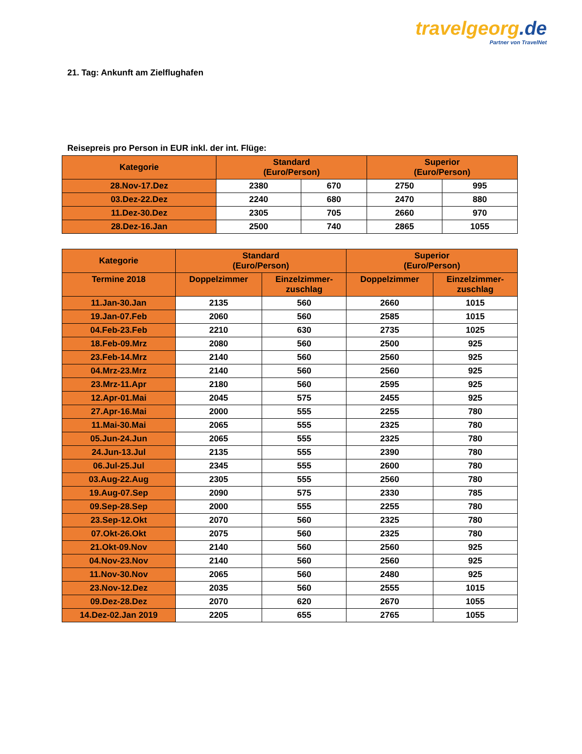travelgeorg.de
Partner von TravelNet
21. Tag: Ankunft am Zielflughafen
Reisepreis pro Person in EUR inkl. der int. Flüge:
| Kategorie | Standard (Euro/Person) | | Superior (Euro/Person) | |
| --- | --- | --- | --- | --- |
| 28.Nov-17.Dez | 2380 | 670 | 2750 | 995 |
| 03.Dez-22.Dez | 2240 | 680 | 2470 | 880 |
| 11.Dez-30.Dez | 2305 | 705 | 2660 | 970 |
| 28.Dez-16.Jan | 2500 | 740 | 2865 | 1055 |
| Kategorie | Standard (Euro/Person) | | Superior (Euro/Person) | |
| --- | --- | --- | --- | --- |
| Termine 2018 | Doppelzimmer | Einzelzimmer- zuschlag | Doppelzimmer | Einzelzimmer- zuschlag |
| 11.Jan-30.Jan | 2135 | 560 | 2660 | 1015 |
| 19.Jan-07.Feb | 2060 | 560 | 2585 | 1015 |
| 04.Feb-23.Feb | 2210 | 630 | 2735 | 1025 |
| 18.Feb-09.Mrz | 2080 | 560 | 2500 | 925 |
| 23.Feb-14.Mrz | 2140 | 560 | 2560 | 925 |
| 04.Mrz-23.Mrz | 2140 | 560 | 2560 | 925 |
| 23.Mrz-11.Apr | 2180 | 560 | 2595 | 925 |
| 12.Apr-01.Mai | 2045 | 575 | 2455 | 925 |
| 27.Apr-16.Mai | 2000 | 555 | 2255 | 780 |
| 11.Mai-30.Mai | 2065 | 555 | 2325 | 780 |
| 05.Jun-24.Jun | 2065 | 555 | 2325 | 780 |
| 24.Jun-13.Jul | 2135 | 555 | 2390 | 780 |
| 06.Jul-25.Jul | 2345 | 555 | 2600 | 780 |
| 03.Aug-22.Aug | 2305 | 555 | 2560 | 780 |
| 19.Aug-07.Sep | 2090 | 575 | 2330 | 785 |
| 09.Sep-28.Sep | 2000 | 555 | 2255 | 780 |
| 23.Sep-12.Okt | 2070 | 560 | 2325 | 780 |
| 07.Okt-26.Okt | 2075 | 560 | 2325 | 780 |
| 21.Okt-09.Nov | 2140 | 560 | 2560 | 925 |
| 04.Nov-23.Nov | 2140 | 560 | 2560 | 925 |
| 11.Nov-30.Nov | 2065 | 560 | 2480 | 925 |
| 23.Nov-12.Dez | 2035 | 560 | 2555 | 1015 |
| 09.Dez-28.Dez | 2070 | 620 | 2670 | 1055 |
| 14.Dez-02.Jan 2019 | 2205 | 655 | 2765 | 1055 |